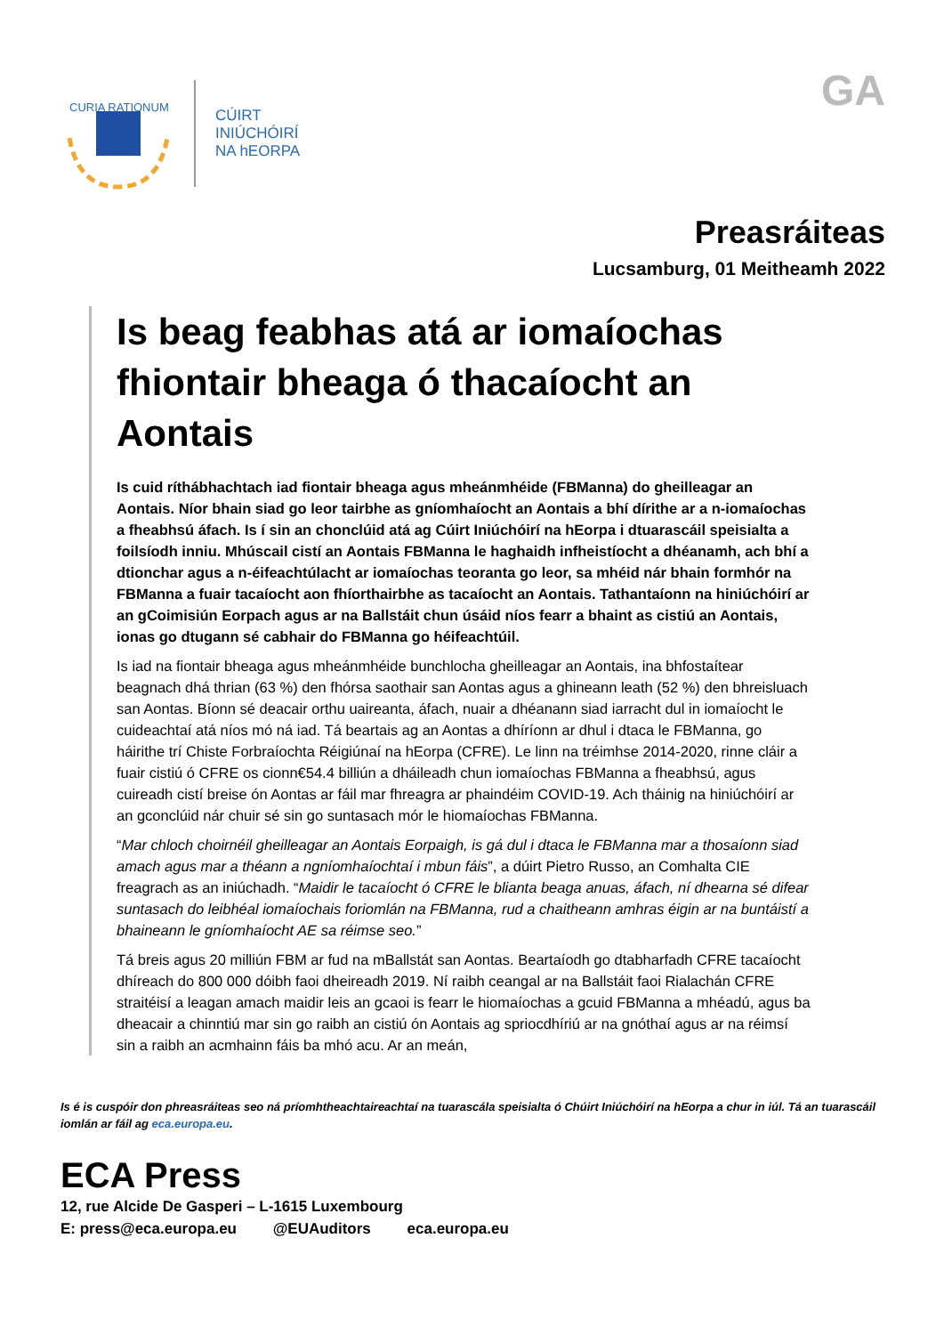CURIA RATIONUM
CÚIRT
INIÚCHÓIRÍ
NA hEORPA
GA
Preasráiteas
Lucsamburg, 01 Meitheamh 2022
Is beag feabhas atá ar iomaíochas fhiontair bheaga ó thacaíocht an Aontais
Is cuid ríthábhachtach iad fiontair bheaga agus mheánmhéide (FBManna) do gheilleagar an Aontais. Níor bhain siad go leor tairbhe as gníomhaíocht an Aontais a bhí dírithe ar a n-iomaíochas a fheabhsú áfach. Is í sin an chonclúid atá ag Cúirt Iniúchóirí na hEorpa i dtuarascáil speisialta a foilsíodh inniu. Mhúscail cistí an Aontais FBManna le haghaidh infheistíocht a dhéanamh, ach bhí a dtionchar agus a n-éifeachtúlacht ar iomaíochas teoranta go leor, sa mhéid nár bhain formhór na FBManna a fuair tacaíocht aon fhíorthairbhe as tacaíocht an Aontais. Tathantaíonn na hiniúchóirí ar an gCoimisiún Eorpach agus ar na Ballstáit chun úsáid níos fearr a bhaint as cistiú an Aontais, ionas go dtugann sé cabhair do FBManna go héifeachtúil.
Is iad na fiontair bheaga agus mheánmhéide bunchlocha gheilleagar an Aontais, ina bhfostaítear beagnach dhá thrian (63 %) den fhórsa saothair san Aontas agus a ghineann leath (52 %) den bhreisluach san Aontas. Bíonn sé deacair orthu uaireanta, áfach, nuair a dhéanann siad iarracht dul in iomaíocht le cuideachtaí atá níos mó ná iad. Tá beartais ag an Aontas a dhíríonn ar dhul i dtaca le FBManna, go háirithe trí Chiste Forbraíochta Réigiúnaí na hEorpa (CFRE). Le linn na tréimhse 2014-2020, rinne cláir a fuair cistiú ó CFRE os cionn€54.4 billiún a dháileadh chun iomaíochas FBManna a fheabhsú, agus cuireadh cistí breise ón Aontas ar fáil mar fhreagra ar phaindéim COVID-19. Ach tháinig na hiniúchóirí ar an gconclúid nár chuir sé sin go suntasach mór le hiomaíochas FBManna.
“Mar chloch choirnéil gheilleagar an Aontais Eorpaigh, is gá dul i dtaca le FBManna mar a thosaíonn siad amach agus mar a théann a ngníomhaíochtaí i mbun fáis”, a dúirt Pietro Russo, an Comhalta CIE freagrach as an iniúchadh. “Maidir le tacaíocht ó CFRE le blianta beaga anuas, áfach, ní dhearna sé difear suntasach do leibhéal iomaíochais foriomlán na FBManna, rud a chaitheann amhras éigin ar na buntáistí a bhaineann le gníomhaíocht AE sa réimse seo.”
Tá breis agus 20 milliún FBM ar fud na mBallstát san Aontas. Beartaíodh go dtabharfadh CFRE tacaíocht dhíreach do 800 000 dóibh faoi dheireadh 2019. Ní raibh ceangal ar na Ballstáit faoi Rialachán CFRE straitéisí a leagan amach maidir leis an gcaoi is fearr le hiomaíochas a gcuid FBManna a mhéadú, agus ba dheacair a chinntiú mar sin go raibh an cistiú ón Aontais ag spriocdhíriú ar na gnóthaí agus ar na réimsí sin a raibh an acmhainn fáis ba mhó acu. Ar an meán,
Is é is cuspóir don phreasráiteas seo ná príomhtheachtaireachtaí na tuarascála speisialta ó Chúirt Iniúchóirí na hEorpa a chur in iúl. Tá an tuarascáil iomlán ar fáil ag eca.europa.eu.
ECA Press
12, rue Alcide De Gasperi – L-1615 Luxembourg
E: press@eca.europa.eu @EUAuditors eca.europa.eu